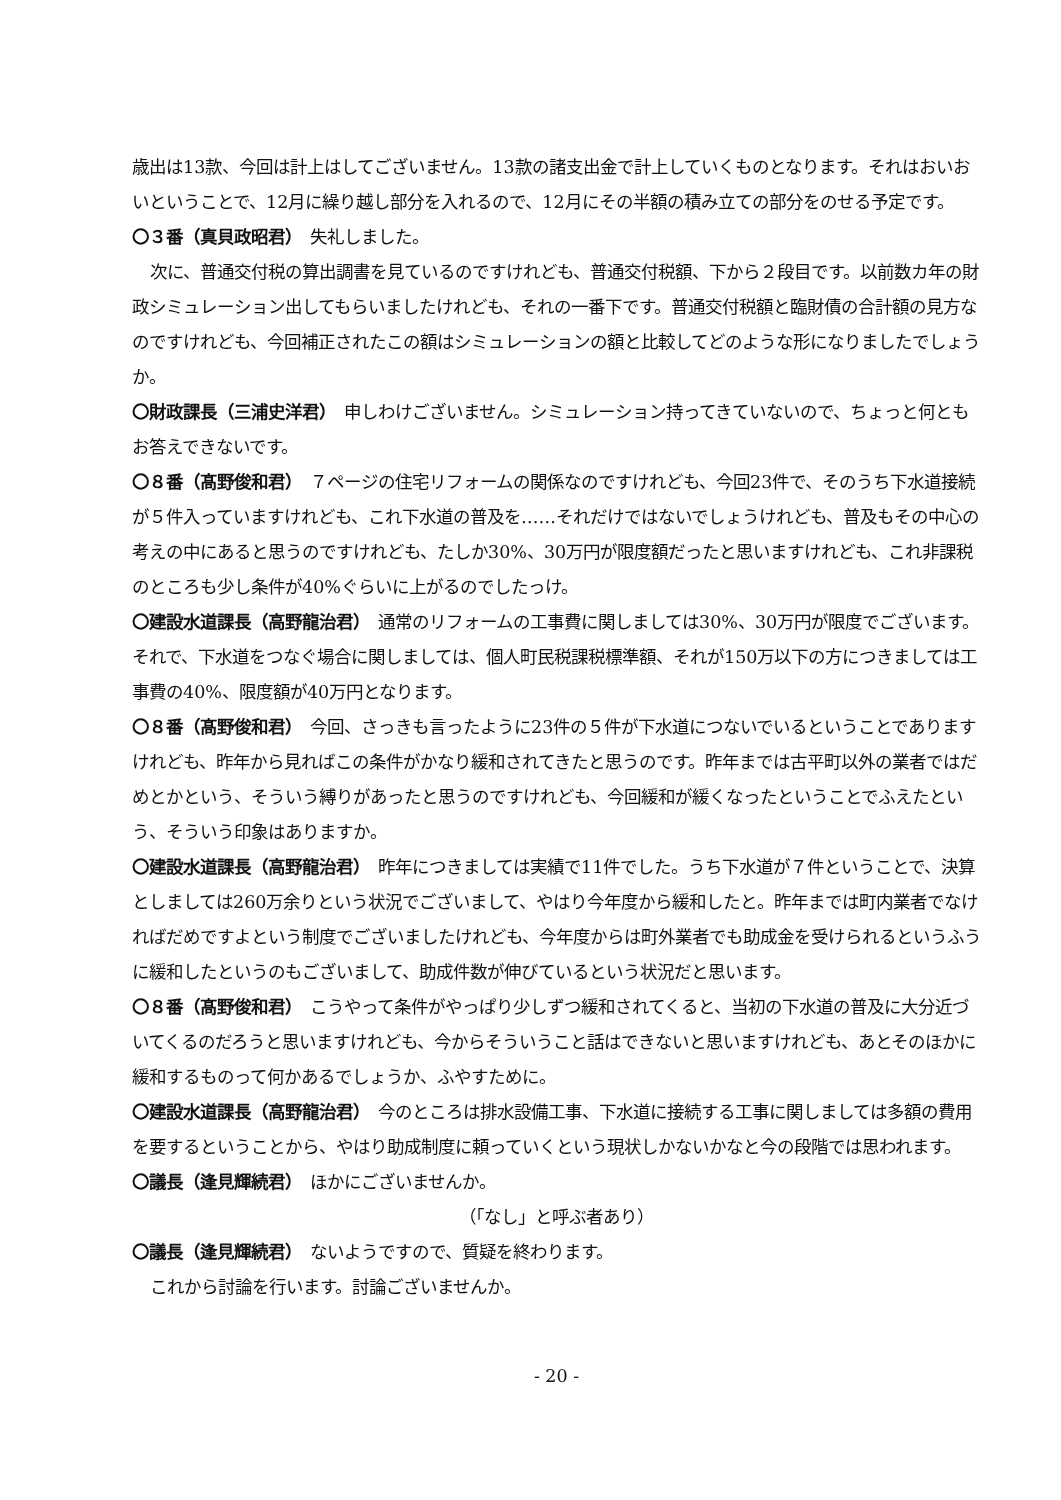歳出は13款、今回は計上はしてございません。13款の諸支出金で計上していくものとなります。それはおいおいということで、12月に繰り越し部分を入れるので、12月にその半額の積み立ての部分をのせる予定です。
〇３番（真貝政昭君）　失礼しました。
次に、普通交付税の算出調書を見ているのですけれども、普通交付税額、下から２段目です。以前数カ年の財政シミュレーション出してもらいましたけれども、それの一番下です。普通交付税額と臨財債の合計額の見方なのですけれども、今回補正されたこの額はシミュレーションの額と比較してどのような形になりましたでしょうか。
〇財政課長（三浦史洋君）　申しわけございません。シミュレーション持ってきていないので、ちょっと何ともお答えできないです。
〇８番（髙野俊和君）　７ページの住宅リフォームの関係なのですけれども、今回23件で、そのうち下水道接続が５件入っていますけれども、これ下水道の普及を……それだけではないでしょうけれども、普及もその中心の考えの中にあると思うのですけれども、たしか30%、30万円が限度額だったと思いますけれども、これ非課税のところも少し条件が40%ぐらいに上がるのでしたっけ。
〇建設水道課長（高野龍治君）　通常のリフォームの工事費に関しましては30%、30万円が限度でございます。それで、下水道をつなぐ場合に関しましては、個人町民税課税標準額、それが150万以下の方につきましては工事費の40%、限度額が40万円となります。
〇８番（髙野俊和君）　今回、さっきも言ったように23件の５件が下水道につないでいるということでありますけれども、昨年から見ればこの条件がかなり緩和されてきたと思うのです。昨年までは古平町以外の業者ではだめとかという、そういう縛りがあったと思うのですけれども、今回緩和が緩くなったということでふえたという、そういう印象はありますか。
〇建設水道課長（高野龍治君）　昨年につきましては実績で11件でした。うち下水道が７件ということで、決算としましては260万余りという状況でございまして、やはり今年度から緩和したと。昨年までは町内業者でなければだめですよという制度でございましたけれども、今年度からは町外業者でも助成金を受けられるというふうに緩和したというのもございまして、助成件数が伸びているという状況だと思います。
〇８番（髙野俊和君）　こうやって条件がやっぱり少しずつ緩和されてくると、当初の下水道の普及に大分近づいてくるのだろうと思いますけれども、今からそういうこと話はできないと思いますけれども、あとそのほかに緩和するものって何かあるでしょうか、ふやすために。
〇建設水道課長（高野龍治君）　今のところは排水設備工事、下水道に接続する工事に関しましては多額の費用を要するということから、やはり助成制度に頼っていくという現状しかないかなと今の段階では思われます。
〇議長（逢見輝続君）　ほかにございませんか。
（「なし」と呼ぶ者あり）
〇議長（逢見輝続君）　ないようですので、質疑を終わります。
これから討論を行います。討論ございませんか。
- 20 -